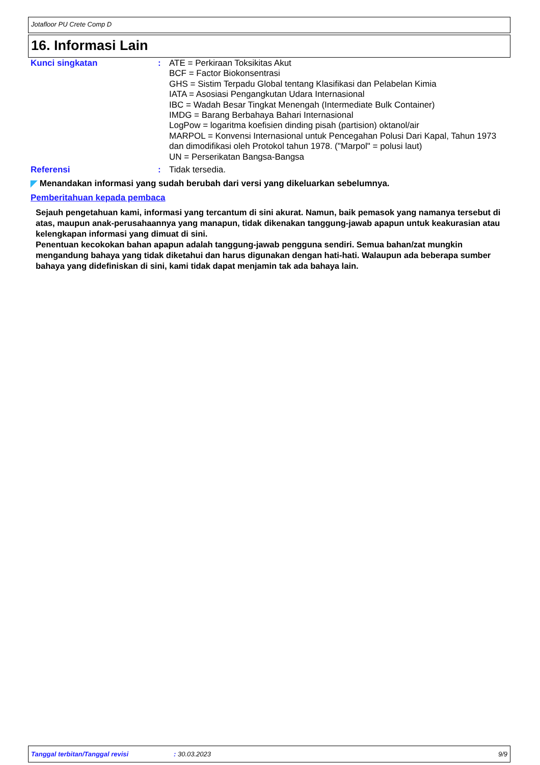Jotafloor PU Crete Comp D
16. Informasi Lain
Kunci singkatan : ATE = Perkiraan Toksikitas Akut
BCF = Factor Biokonsentrasi
GHS = Sistim Terpadu Global tentang Klasifikasi dan Pelabelan Kimia
IATA = Asosiasi Pengangkutan Udara Internasional
IBC = Wadah Besar Tingkat Menengah (Intermediate Bulk Container)
IMDG = Barang Berbahaya Bahari Internasional
LogPow = logaritma koefisien dinding pisah (partision) oktanol/air
MARPOL = Konvensi Internasional untuk Pencegahan Polusi Dari Kapal, Tahun 1973 dan dimodifikasi oleh Protokol tahun 1978. ("Marpol" = polusi laut)
UN = Perserikatan Bangsa-Bangsa
Referensi : Tidak tersedia.
◤ Menandakan informasi yang sudah berubah dari versi yang dikeluarkan sebelumnya.
Pemberitahuan kepada pembaca
Sejauh pengetahuan kami, informasi yang tercantum di sini akurat. Namun, baik pemasok yang namanya tersebut di atas, maupun anak-perusahaannya yang manapun, tidak dikenakan tanggung-jawab apapun untuk keakurasian atau kelengkapan informasi yang dimuat di sini.
Penentuan kecokokan bahan apapun adalah tanggung-jawab pengguna sendiri. Semua bahan/zat mungkin mengandung bahaya yang tidak diketahui dan harus digunakan dengan hati-hati. Walaupun ada beberapa sumber bahaya yang didefiniskan di sini, kami tidak dapat menjamin tak ada bahaya lain.
Tanggal terbitan/Tanggal revisi: 30.03.2023 9/9